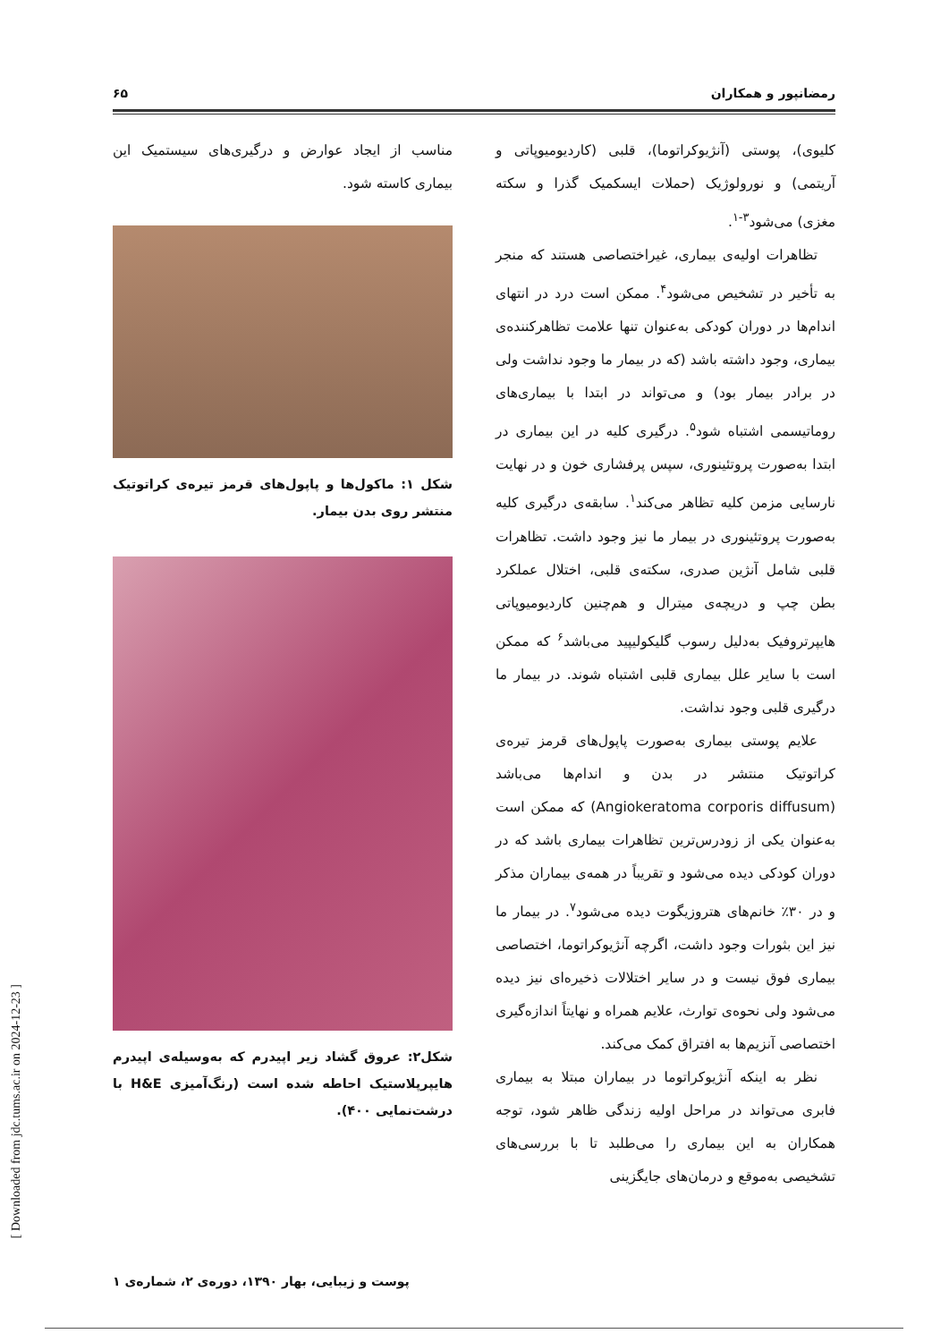رمضانپور و همکاران ۶۵
کلیوی)، پوستی (آنژیوکراتوما)، قلبی (کاردیومیوپاتی و آریتمی) و نورولوژیک (حملات ایسکمیک گذرا و سکته مغزی) می‌شود<sup>۳-۱</sup>.
تظاهرات اولیه‌ی بیماری، غیراختصاصی هستند که منجر به تأخیر در تشخیص می‌شود<sup>۴</sup>. ممکن است درد در انتهای اندام‌ها در دوران کودکی به‌عنوان تنها علامت تظاهرکننده‌ی بیماری، وجود داشته باشد (که در بیمار ما وجود نداشت ولی در برادر بیمار بود) و می‌تواند در ابتدا با بیماری‌های روماتیسمی اشتباه شود<sup>۵</sup>. درگیری کلیه در این بیماری در ابتدا به‌صورت پروتئینوری، سپس پرفشاری خون و در نهایت نارسایی مزمن کلیه تظاهر می‌کند<sup>۱</sup>. سابقه‌ی درگیری کلیه به‌صورت پروتئینوری در بیمار ما نیز وجود داشت. تظاهرات قلبی شامل آنژین صدری، سکته‌ی قلبی، اختلال عملکرد بطن چپ و دریچه‌ی میترال و هم‌چنین کاردیومیوپاتی هایپرتروفیک به‌دلیل رسوب گلیکولیپید می‌باشد<sup>۶</sup> که ممکن است با سایر علل بیماری قلبی اشتباه شوند. در بیمار ما درگیری قلبی وجود نداشت.
علایم پوستی بیماری به‌صورت پاپول‌های قرمز تیره‌ی کراتوتیک منتشر در بدن و اندام‌ها می‌باشد (Angiokeratoma corporis diffusum) که ممکن است به‌عنوان یکی از زودرس‌ترین تظاهرات بیماری باشد که در دوران کودکی دیده می‌شود و تقریباً در همه‌ی بیماران مذکر و در ۳۰٪ خانم‌های هتروزیگوت دیده می‌شود<sup>۷</sup>. در بیمار ما نیز این بثورات وجود داشت، اگرچه آنژیوکراتوما، اختصاصی بیماری فوق نیست و در سایر اختلالات ذخیره‌ای نیز دیده می‌شود ولی نحوه‌ی توارث، علایم همراه و نهایتاً اندازه‌گیری اختصاصی آنزیم‌ها به افتراق کمک می‌کند.
نظر به اینکه آنژیوکراتوما در بیماران مبتلا به بیماری فابری می‌تواند در مراحل اولیه زندگی ظاهر شود، توجه همکاران به این بیماری را می‌طلبد تا با بررسی‌های تشخیصی به‌موقع و درمان‌های جایگزینی
مناسب از ایجاد عوارض و درگیری‌های سیستمیک این بیماری کاسته شود.
شکل ۱: ماکول‌ها و پاپول‌های قرمز تیره‌ی کراتوتیک منتشر روی بدن بیمار.
شکل۲: عروق گشاد زیر اپیدرم که به‌وسیله‌ی اپیدرم هایپرپلاستیک احاطه شده است (رنگ‌آمیزی H&E با درشت‌نمایی ۴۰۰).
پوست و زیبایی، بهار ۱۳۹۰، دوره‌ی ۲، شماره‌ی ۱
[ Downloaded from jdc.tums.ac.ir on 2024-12-23 ]